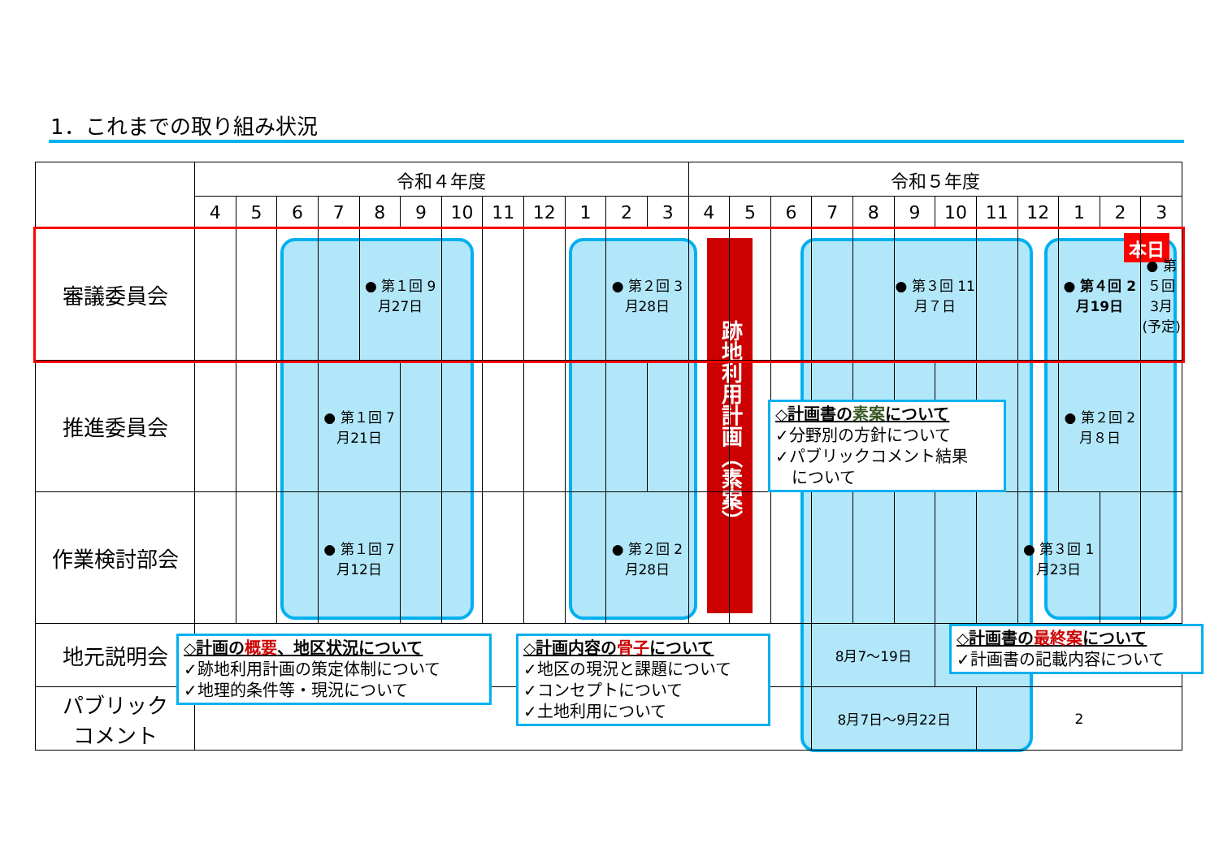1．これまでの取り組み状況
跡地利用計画（素案）
本日
| | 令和４年度 | | | | | | | | | | | | 令和５年度 | | | | | | | | | | | |
| --- | --- | --- | --- | --- | --- | --- | --- | --- | --- | --- | --- | --- | --- | --- | --- | --- | --- | --- | --- | --- | --- | --- | --- | --- |
| | 4 | 5 | 6 | 7 | 8 | 9 | 10 | 11 | 12 | 1 | 2 | 3 | 4 | 5 | 6 | 7 | 8 | 9 | 10 | 11 | 12 | 1 | 2 | 3 |
| 審議委員会 | | | | | ● 第１回 9月27日 | | | | | | ● 第２回 3月28日 | | | | | | | ● 第３回 11月７日 | | | | ● 第４回 2月19日 | | ● 第５回 3月 (予定) |
| 推進委員会 | | | | ● 第１回 7月21日 | | | | | | | | | | | | | | | | | | ● 第２回 2月８日 | | |
| 作業検討部会 | | | | ● 第１回 7月12日 | | | | | | | ● 第２回 2月28日 | | | | | | | | | | ● 第３回 1月23日 | | | |
| 地元説明会 | | | | | | | | | | | | | | | | 8月7～19日 | | | | | | | | |
| パブリック コメント | | | | | | | | | | | | | | | | 8月7日～9月22日 | | | | 2 | | | | |
◇計画の概要、地区状況について
✓跡地利用計画の策定体制について
✓地理的条件等・現況について
◇計画内容の骨子について
✓地区の現況と課題について
✓コンセプトについて
✓土地利用について
◇計画書の素案について
✓分野別の方針について
✓パブリックコメント結果
　について
◇計画書の最終案について
✓計画書の記載内容について